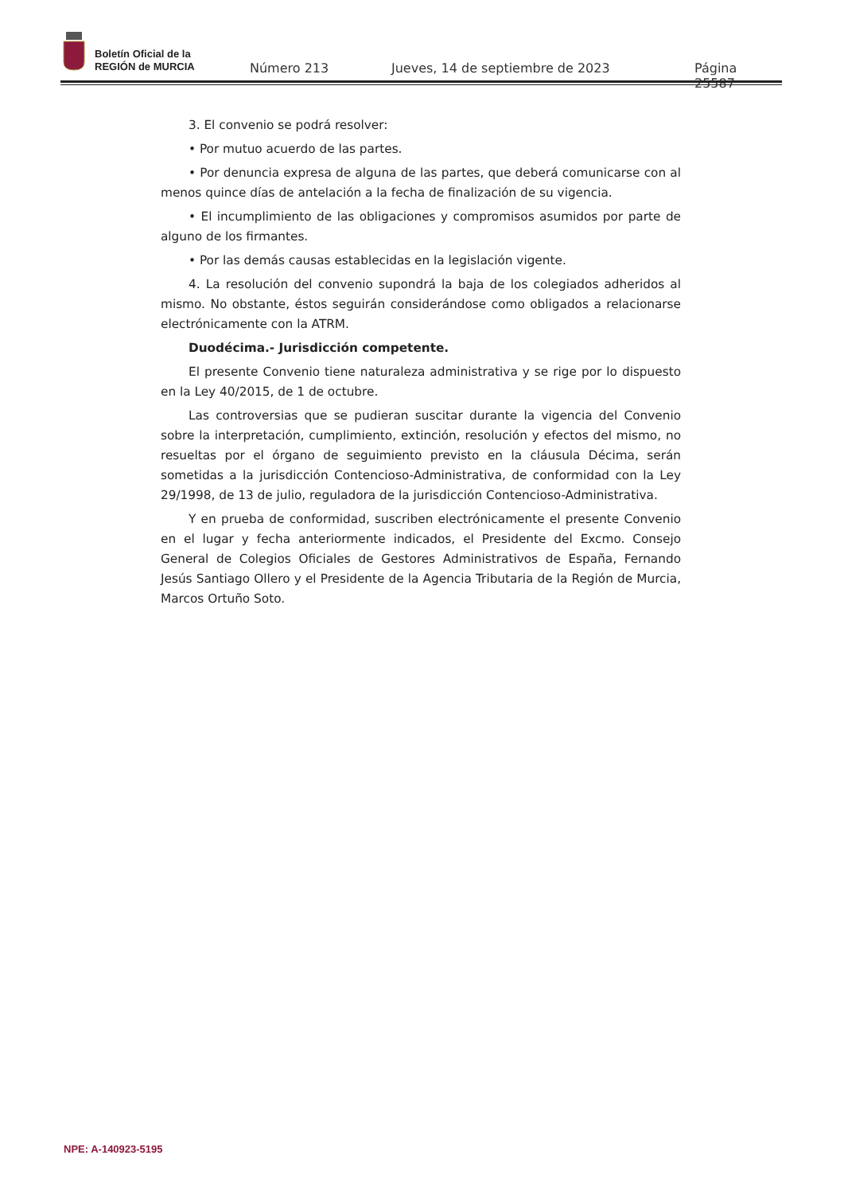Boletín Oficial de la
REGIÓN de MURCIA
Número 213
Jueves, 14 de septiembre de 2023
Página 25587
3. El convenio se podrá resolver:
• Por mutuo acuerdo de las partes.
• Por denuncia expresa de alguna de las partes, que deberá comunicarse con al menos quince días de antelación a la fecha de finalización de su vigencia.
• El incumplimiento de las obligaciones y compromisos asumidos por parte de alguno de los firmantes.
• Por las demás causas establecidas en la legislación vigente.
4. La resolución del convenio supondrá la baja de los colegiados adheridos al mismo. No obstante, éstos seguirán considerándose como obligados a relacionarse electrónicamente con la ATRM.
Duodécima.- Jurisdicción competente.
El presente Convenio tiene naturaleza administrativa y se rige por lo dispuesto en la Ley 40/2015, de 1 de octubre.
Las controversias que se pudieran suscitar durante la vigencia del Convenio sobre la interpretación, cumplimiento, extinción, resolución y efectos del mismo, no resueltas por el órgano de seguimiento previsto en la cláusula Décima, serán sometidas a la jurisdicción Contencioso-Administrativa, de conformidad con la Ley 29/1998, de 13 de julio, reguladora de la jurisdicción Contencioso-Administrativa.
Y en prueba de conformidad, suscriben electrónicamente el presente Convenio en el lugar y fecha anteriormente indicados, el Presidente del Excmo. Consejo General de Colegios Oficiales de Gestores Administrativos de España, Fernando Jesús Santiago Ollero y el Presidente de la Agencia Tributaria de la Región de Murcia, Marcos Ortuño Soto.
NPE: A-140923-5195